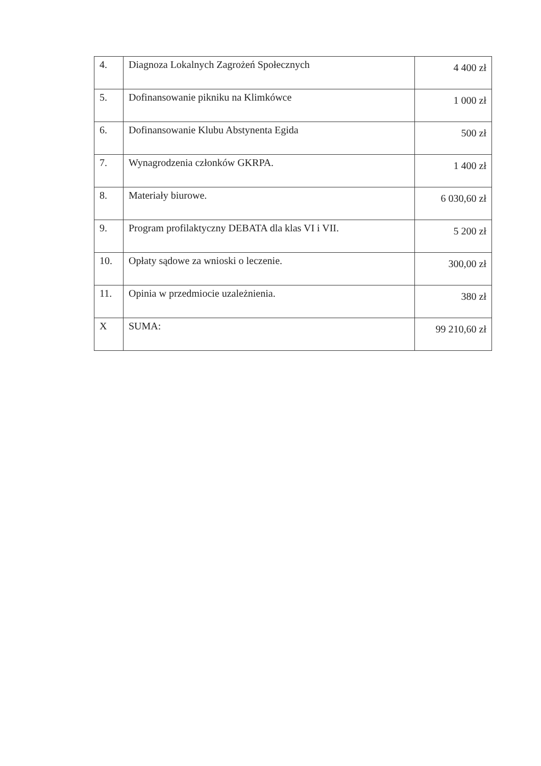| 4. | Diagnoza Lokalnych Zagrożeń Społecznych | 4 400 zł |
| 5. | Dofinansowanie pikniku na Klimkówce | 1 000 zł |
| 6. | Dofinansowanie Klubu Abstynenta Egida | 500 zł |
| 7. | Wynagrodzenia członków GKRPA. | 1 400 zł |
| 8. | Materiały biurowe. | 6 030,60 zł |
| 9. | Program profilaktyczny DEBATA dla klas VI i VII. | 5 200 zł |
| 10. | Opłaty sądowe za wnioski o leczenie. | 300,00 zł |
| 11. | Opinia w przedmiocie uzależnienia. | 380 zł |
| X | SUMA: | 99 210,60 zł |